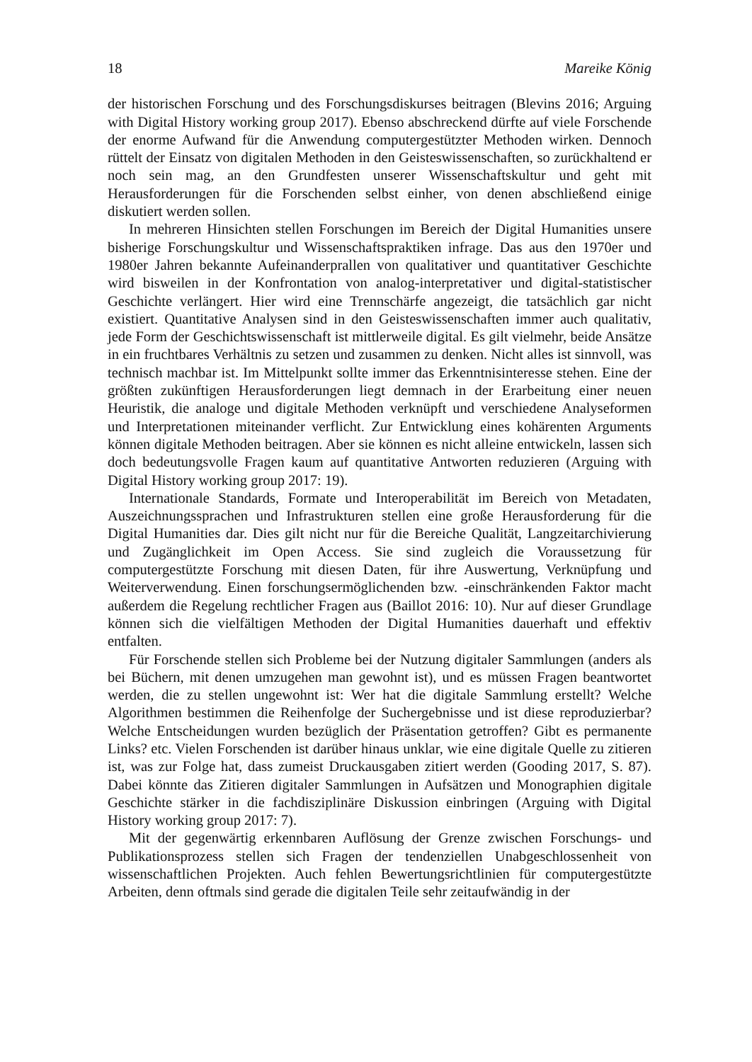18 Mareike König
der historischen Forschung und des Forschungsdiskurses beitragen (Blevins 2016; Arguing with Digital History working group 2017). Ebenso abschreckend dürfte auf viele Forschende der enorme Aufwand für die Anwendung computergestützter Methoden wirken. Dennoch rüttelt der Einsatz von digitalen Methoden in den Geisteswissenschaften, so zurückhaltend er noch sein mag, an den Grundfesten unserer Wissenschaftskultur und geht mit Herausforderungen für die Forschenden selbst einher, von denen abschließend einige diskutiert werden sollen.
In mehreren Hinsichten stellen Forschungen im Bereich der Digital Humanities unsere bisherige Forschungskultur und Wissenschaftspraktiken infrage. Das aus den 1970er und 1980er Jahren bekannte Aufeinanderprallen von qualitativer und quantitativer Geschichte wird bisweilen in der Konfrontation von analog-interpretativer und digital-statistischer Geschichte verlängert. Hier wird eine Trennschärfe angezeigt, die tatsächlich gar nicht existiert. Quantitative Analysen sind in den Geisteswissenschaften immer auch qualitativ, jede Form der Geschichtswissenschaft ist mittlerweile digital. Es gilt vielmehr, beide Ansätze in ein fruchtbares Verhältnis zu setzen und zusammen zu denken. Nicht alles ist sinnvoll, was technisch machbar ist. Im Mittelpunkt sollte immer das Erkenntnisinteresse stehen. Eine der größten zukünftigen Herausforderungen liegt demnach in der Erarbeitung einer neuen Heuristik, die analoge und digitale Methoden verknüpft und verschiedene Analyseformen und Interpretationen miteinander verflicht. Zur Entwicklung eines kohärenten Arguments können digitale Methoden beitragen. Aber sie können es nicht alleine entwickeln, lassen sich doch bedeutungsvolle Fragen kaum auf quantitative Antworten reduzieren (Arguing with Digital History working group 2017: 19).
Internationale Standards, Formate und Interoperabilität im Bereich von Metadaten, Auszeichnungssprachen und Infrastrukturen stellen eine große Herausforderung für die Digital Humanities dar. Dies gilt nicht nur für die Bereiche Qualität, Langzeitarchivierung und Zugänglichkeit im Open Access. Sie sind zugleich die Voraussetzung für computergestützte Forschung mit diesen Daten, für ihre Auswertung, Verknüpfung und Weiterverwendung. Einen forschungsermöglichenden bzw. -einschränkenden Faktor macht außerdem die Regelung rechtlicher Fragen aus (Baillot 2016: 10). Nur auf dieser Grundlage können sich die vielfältigen Methoden der Digital Humanities dauerhaft und effektiv entfalten.
Für Forschende stellen sich Probleme bei der Nutzung digitaler Sammlungen (anders als bei Büchern, mit denen umzugehen man gewohnt ist), und es müssen Fragen beantwortet werden, die zu stellen ungewohnt ist: Wer hat die digitale Sammlung erstellt? Welche Algorithmen bestimmen die Reihenfolge der Suchergebnisse und ist diese reproduzierbar? Welche Entscheidungen wurden bezüglich der Präsentation getroffen? Gibt es permanente Links? etc. Vielen Forschenden ist darüber hinaus unklar, wie eine digitale Quelle zu zitieren ist, was zur Folge hat, dass zumeist Druckausgaben zitiert werden (Gooding 2017, S. 87). Dabei könnte das Zitieren digitaler Sammlungen in Aufsätzen und Monographien digitale Geschichte stärker in die fachdisziplinäre Diskussion einbringen (Arguing with Digital History working group 2017: 7).
Mit der gegenwärtig erkennbaren Auflösung der Grenze zwischen Forschungs- und Publikationsprozess stellen sich Fragen der tendenziellen Unabgeschlossenheit von wissenschaftlichen Projekten. Auch fehlen Bewertungsrichtlinien für computergestützte Arbeiten, denn oftmals sind gerade die digitalen Teile sehr zeitaufwändig in der